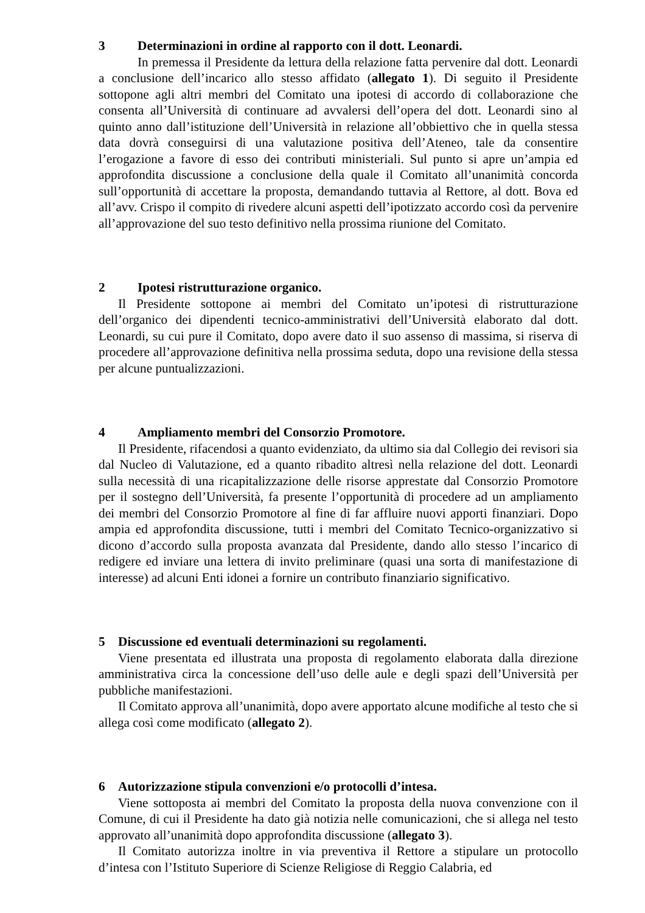3 Determinazioni in ordine al rapporto con il dott. Leonardi.
In premessa il Presidente da lettura della relazione fatta pervenire dal dott. Leonardi a conclusione dell’incarico allo stesso affidato (allegato 1). Di seguito il Presidente sottopone agli altri membri del Comitato una ipotesi di accordo di collaborazione che consenta all’Università di continuare ad avvalersi dell’opera del dott. Leonardi sino al quinto anno dall’istituzione dell’Università in relazione all’obbiettivo che in quella stessa data dovrà conseguirsi di una valutazione positiva dell’Ateneo, tale da consentire l’erogazione a favore di esso dei contributi ministeriali. Sul punto si apre un’ampia ed approfondita discussione a conclusione della quale il Comitato all’unanimità concorda sull’opportunità di accettare la proposta, demandando tuttavia al Rettore, al dott. Bova ed all’avv. Crispo il compito di rivedere alcuni aspetti dell’ipotizzato accordo così da pervenire all’approvazione del suo testo definitivo nella prossima riunione del Comitato.
2 Ipotesi ristrutturazione organico.
Il Presidente sottopone ai membri del Comitato un’ipotesi di ristrutturazione dell’organico dei dipendenti tecnico-amministrativi dell’Università elaborato dal dott. Leonardi, su cui pure il Comitato, dopo avere dato il suo assenso di massima, si riserva di procedere all’approvazione definitiva nella prossima seduta, dopo una revisione della stessa per alcune puntualizzazioni.
4 Ampliamento membri del Consorzio Promotore.
Il Presidente, rifacendosi a quanto evidenziato, da ultimo sia dal Collegio dei revisori sia dal Nucleo di Valutazione, ed a quanto ribadito altresì nella relazione del dott. Leonardi sulla necessità di una ricapitalizzazione delle risorse apprestate dal Consorzio Promotore per il sostegno dell’Università, fa presente l’opportunità di procedere ad un ampliamento dei membri del Consorzio Promotore al fine di far affluire nuovi apporti finanziari. Dopo ampia ed approfondita discussione, tutti i membri del Comitato Tecnico-organizzativo si dicono d’accordo sulla proposta avanzata dal Presidente, dando allo stesso l’incarico di redigere ed inviare una lettera di invito preliminare (quasi una sorta di manifestazione di interesse) ad alcuni Enti idonei a fornire un contributo finanziario significativo.
5 Discussione ed eventuali determinazioni su regolamenti.
Viene presentata ed illustrata una proposta di regolamento elaborata dalla direzione amministrativa circa la concessione dell’uso delle aule e degli spazi dell’Università per pubbliche manifestazioni.
Il Comitato approva all’unanimità, dopo avere apportato alcune modifiche al testo che si allega così come modificato (allegato 2).
6 Autorizzazione stipula convenzioni e/o protocolli d’intesa.
Viene sottoposta ai membri del Comitato la proposta della nuova convenzione con il Comune, di cui il Presidente ha dato già notizia nelle comunicazioni, che si allega nel testo approvato all’unanimità dopo approfondita discussione (allegato 3).
Il Comitato autorizza inoltre in via preventiva il Rettore a stipulare un protocollo d’intesa con l’Istituto Superiore di Scienze Religiose di Reggio Calabria, ed